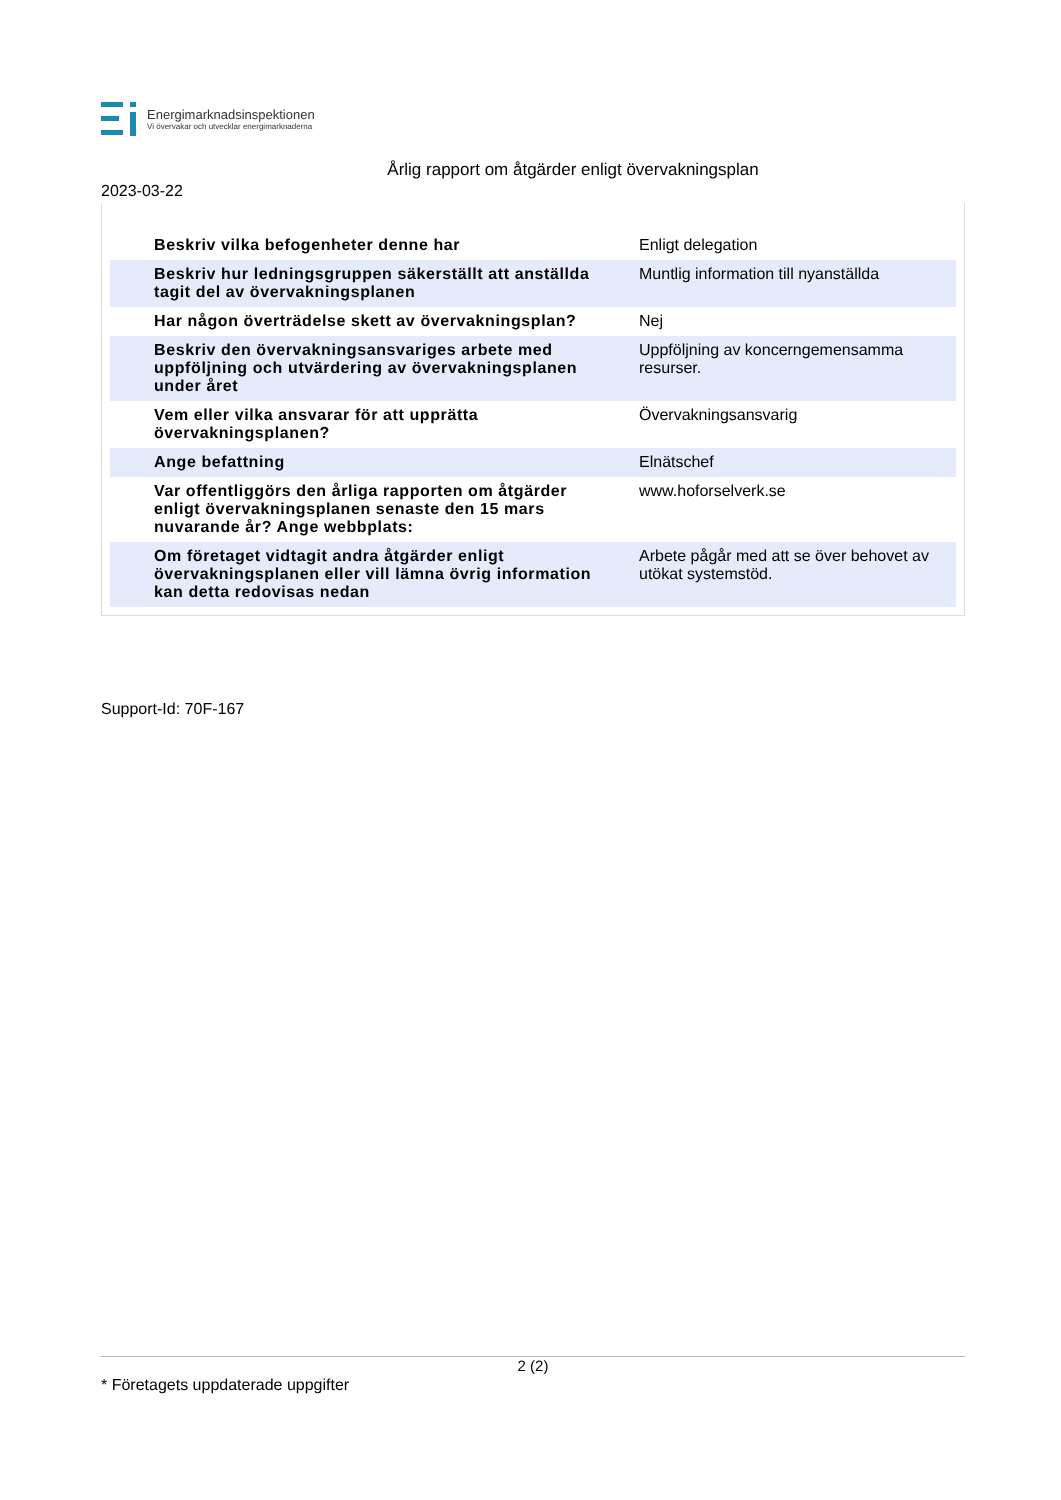Energimarknadsinspektionen
Vi övervakar och utvecklar energimarknaderna
Årlig rapport om åtgärder enligt övervakningsplan
2023-03-22
| Beskriv vilka befogenheter denne har | Enligt delegation |
| Beskriv hur ledningsgruppen säkerställt att anställda tagit del av övervakningsplanen | Muntlig information till nyanställda |
| Har någon överträdelse skett av övervakningsplan? | Nej |
| Beskriv den övervakningsansvariges arbete med uppföljning och utvärdering av övervakningsplanen under året | Uppföljning av koncerngemensamma resurser. |
| Vem eller vilka ansvarar för att upprätta övervakningsplanen? | Övervakningsansvarig |
| Ange befattning | Elnätschef |
| Var offentliggörs den årliga rapporten om åtgärder enligt övervakningsplanen senaste den 15 mars nuvarande år? Ange webbplats: | www.hoforselverk.se |
| Om företaget vidtagit andra åtgärder enligt övervakningsplanen eller vill lämna övrig information kan detta redovisas nedan | Arbete pågår med att se över behovet av utökat systemstöd. |
Support-Id: 70F-167
2 (2)
* Företagets uppdaterade uppgifter